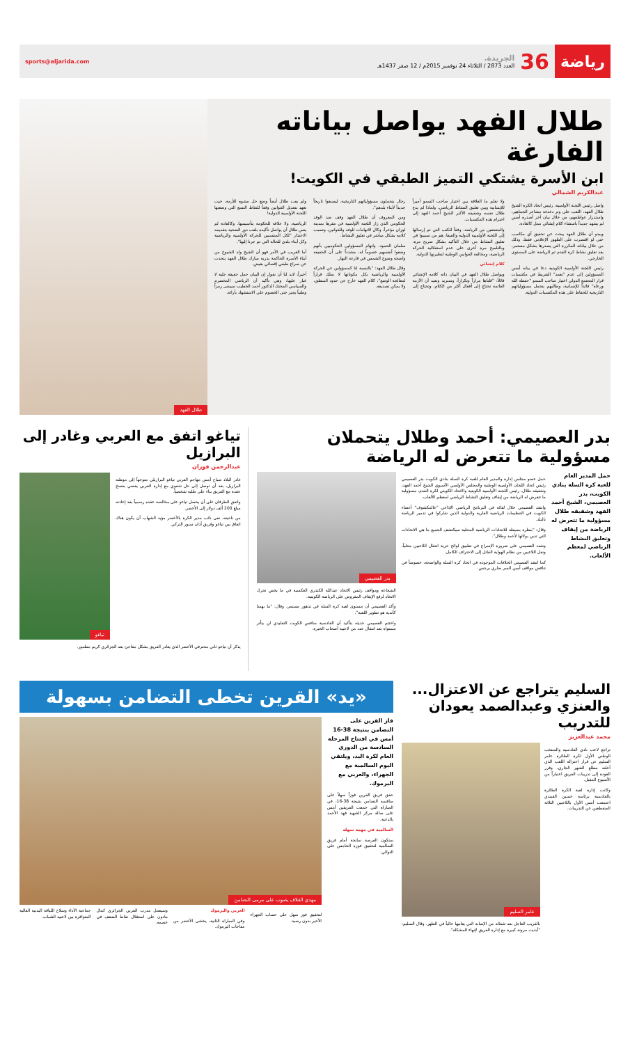رياضة
36
الجريدة.
العدد 2873 / الثلاثاء 24 نوفمبر 2015م / 12 صفر 1437هـ
sports@aljarida.com
طلال الفهد يواصل بياناته الفارغة
ابن الأسرة يشتكي التميز الطبقي في الكويت!
عبدالكريم الشمالي
واصل رئيس اللجنة الأولمبية، رئيس اتحاد الكرة الشيخ طلال الفهد، اللعب على وتر دغدغة مشاعر الجماهير، واستدرار عواطفهم، من خلال بيان آخر أصدره أمس لم يشهد جديداً باستثناء كلام إنشائي ممل كالعادة.
ويبدو أن طلال الفهد يبحث عن تحقيق أي مكاسب حتى لو اقتصرت على الظهور الإعلامي فقط، وذلك من خلال بياناته المكررة التي يصدرها بشكل مستمر، بعد تعليق نشاط كرة القدم ثم الرياضة على المستوى الخارجي.
رئيس اللجنة الأولمبية الكويتية دعا في بيانه أمس المسؤولين إلى عدم "تعمد" التفريط في مكتسبات قرار المجتمع الدولي اختيار صاحب السمو "حفظه الله ورعاه" قائداً للإنسانية، وطالبهم بتحمل مسؤولياتهم التاريخية للحفاظ على هذه المكتسبات الدولية.
ولا نعلم ما العلاقة بين اختيار صاحب السمو أميراً للإنسانية وبين تعليق النشاط الرياضي، ولماذا لم يدع طلال نفسه وشقيقه الأكبر الشيخ أحمد الفهد إلى احترام هذه المكتسبات.
والمتنفعين من الرياضة، وفقاً للكتب التي تم إرسالها إلى اللجنة الأولمبية الدولية والفيفا، هم من تسببوا في تعليق النشاط من خلال التأكيد بشكل صريح مرة، وبالتلميح مرة أخرى على عدم استقلالية الحركة الرياضية، ومخالفة القوانين الوطنية لنظيرتها الدولية.
كلام إنشائي
ويواصل طلال الفهد في البيان ذاته كلامه الإنشائي قائلاً: "قلناها مراراً وتكراراً، وسنزيد ونعيد أن الأزمة القائمة تحتاج إلى أفعال أكثر من الكلام، وتحتاج إلى رجال يتحملون مسؤولياتهم التاريخية، ليصنعوا تاريخاً جديداً لأبناء بلدهم".
ومن المعروف أن طلال الفهد وقف ضد الوفد الحكومي الذي زار اللجنة الأولمبية في مقرها بمدينة لوزان مؤخراً، وكال الاتهامات للوفد وللقوانين، وتسبب كلامه بشكل مباشر في تعليق النشاط.
سلمان الحمود، واتهام المسؤولين الحكوميين بأنهم وضعوا أنفسهم خصوماً له، مشدداً على أن الحقيقة واضحة وضوح الشمس في قارعة النهار.
وقال طلال الفهد: "بالنسبة لنا كمسؤولين عن الحركة الأولمبية والرياضية بكل مكوناتها لا نملك قراراً لمعالجة الوضع"، كلام الفهد خارج عن حدود المنطق، ولا يمكن تصديقه.
ولم يفت طلال أيضاً وضع حل مشوه للأزمة، حيث تعهد بتعديل القوانين وفقاً للنقاط التسع التي وضعتها اللجنة الأولمبية الدولية!
الرياضية، ولا علاقة للحكومة بتأسيسها. وكالعادة لم ينس طلال أن يواصل تأكيده بلعب دور الضحية بتقديمه الاعتذار "لكل المنتسبين للحركة الأولمبية والرياضية وكل أبناء بلدي للحالة التي تم جرنا إليها".
أما الغريب في الأمر فهو أن الشيخ ولد الشيوخ من أبناء الأسرة الحاكمة بذرية مبارك طلال الفهد يتحدث عن صراع طبقي إقصائي بغيض.
أخيراً، لابد لنا أن نقول إن البيان حمل حقيقة جلية لا غبار عليها، وهي تأكيد أن الرياضي المخضرم والسياسي المحنك الدكتور أحمد الخطيب سيبقى رمزاً وطنياً يجبر حتى الخصوم على الاستشهاد بآرائه.
طلال الفهد
بدر العصيمي: أحمد وطلال يتحملان مسؤولية ما تتعرض له الرياضة
حمل المدير العام للعبة كرة السلة بنادي الكويت، بدر العصيمي، الشيخ أحمد الفهد وشقيقه طلال مسؤولية ما تتعرض له الرياضة من إيقاف وتعليق النشاط الرياضي لمعظم الألعاب.
حمل عضو مجلس إدارة والمدير العام للعبة كرة السلة بنادي الكويت بدر العصيمي رئيس اتحاد اللجان الأولمبية الوطنية والمجلس الأولمبي الآسيوي الشيخ أحمد الفهد، وشقيقه طلال، رئيس اللجنة الأولمبية الكويتية والاتحاد الكويتي لكرة القدم، مسؤولية ما تتعرض له الرياضة من إيقاف وتعليق النشاط الرياضي لمعظم الألعاب.
وانتقد العصيمي خلال لقائه في البرنامج الرياضي الإذاعي "عالمكشوف" أعضاء الكويت في التنظيمات الرياضية القارية والدولية الذين شاركوا في تدمير الرياضة بالبلد.
وقال: "بنظرة بسيطة للاتحادات الرياضية المحلية سيكتشف الجميع ما هي الاتحادات التي تدين بولائها لأحمد وطلال".
وشدد العصيمي على ضرورة الإسراع في تطبيق لوائح حرية انتقال اللاعبين محلياً، ونقل اللاعبين من نظام الهواية القاتل إلى الاحتراف الكامل.
كما انتقد العصيمي الخلافات الموجودة في اتحاد كرة السلة والواضحة، خصوصاً في تناقض مواقف أمين السر ضاري برجس.
بدر العصيمي
الشجاعة ومواقف رئيس الاتحاد عبدالله الكندري العكسية في ما يخص تحرك الاتحاد لرفع الإيقاف المفروض على الرياضة الكويتية.
وأكد العصيمي أن مستوى لعبة كرة السلة في تدهور مستمر، وقال: "ما يهمنا كأندية هو تطوير اللعبة".
واختتم العصيمي حديثه بتأكيد أن القادسية منافس الكويت التقليدي لن يتأثر مستواه بعد انتقال عدد من لاعبيه أصحاب الخبرة.
تياغو اتفق مع العربي وغادر إلى البرازيل
عبدالرحمن فوزان
غادر البلاد صباح أمس مهاجم العربي تياغو البرازيلي متوجهاً إلى موطنه البرازيل، بعد أن توصل إلى حل شفوي مع إدارة العربي يقضي بفسخ عقده مع الفريق بناء على طلبه شخصياً.
واتفق الطرفان على أن يحصل تياغو على مخالصة عقده رسمياً بعد إعادته مبلغ 200 ألف دولار إلى الأخضر.
من ناحيته، نفى نائب مدير الكرة بالأخضر مؤيد الشهاب أن يكون هناك اتفاق بين تياغو وفريق أدان سبور التركي.
تياغو
يذكر أن تياغو ثاني محترفي الأخضر الذي يغادر الفريق بشكل مفاجئ بعد الجزائري كريم مطمور.
السليم يتراجع عن الاعتزال... والعنزي وعبدالصمد يعودان للتدريب
محمد عبدالعزيز
تراجع لاعب نادي القادسية والمنتخب الوطني الأول لكرة الطائرة عامر السليم عن قرار اعتزاله اللعب الذي أعلنه مطلع الشهر الجاري، وقرر العودة إلى تدريبات الفريق اعتباراً من الأسبوع المقبل.
وكانت إدارة لعبة الكرة الطائرة بالقادسية برئاسة حسين القبندي اجتمعت أمس الأول باللاعبين الثلاثة المنقطعين عن التدريبات.
عامر السليم
بالقريب العاجل بعد شفائه من الإصابة التي يعانيها حالياً في الظهر. وقال السليم: "أبديت مرونة كبيرة مع إدارة الفريق لإنهاء المشكلة".
«يد» القرين تخطى التضامن بسهولة
فاز القرين على التضامن بنتيجة 38-16 أمس في افتتاح المرحلة السادسة من الدوري العام لكرة اليد، ويلتقي اليوم السالمية مع الجهراء، والعربي مع اليرموك.
حقق فريق القرين فوزاً سهلاً على منافسه التضامن بنتيجة 38-16، في المباراة التي جمعت الفريقين أمس على صالة مركز الشهيد فهد الأحمد بالدعية.
السالمية في مهمة سهلة
ستكون الفرصة سانحة أمام فريق السالمية لتحقيق فوزه الخامس على التوالي.
مهدي القلاف يصوب على مرمى التضامن
لتحقيق فوز سهل على حساب الجهراء الأخير بدون رصيد.
العربي واليرموك
وفي المباراة الثانية، يخشى الأخضر من مفاجآت اليرموك.
وسيعمل مدرب العربي الجزائري كمال مادون على استغلال نقاط الضعف في خصمه.
جماعية الأداء وسلاح اللياقة البدنية العالية المتوافرة بين لاعبيه الشباب.